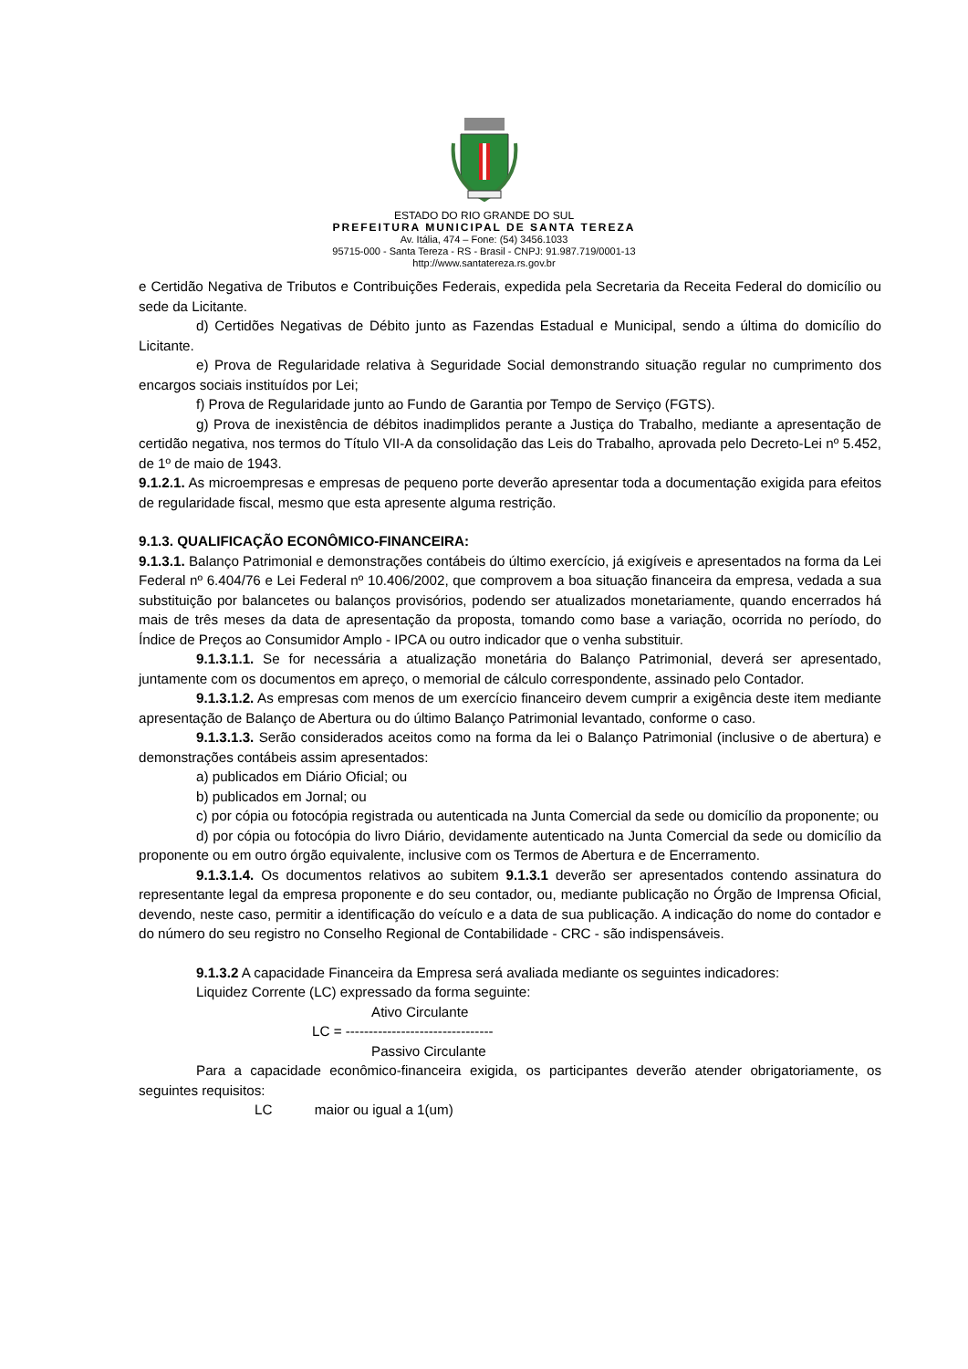ESTADO DO RIO GRANDE DO SUL
PREFEITURA MUNICIPAL DE SANTA TEREZA
Av. Itália, 474 – Fone: (54) 3456.1033
95715-000 - Santa Tereza - RS - Brasil - CNPJ: 91.987.719/0001-13
http://www.santatereza.rs.gov.br
e Certidão Negativa de Tributos e Contribuições Federais, expedida pela Secretaria da Receita Federal do domicílio ou sede da Licitante.
d) Certidões Negativas de Débito junto as Fazendas Estadual e Municipal, sendo a última do domicílio do Licitante.
e) Prova de Regularidade relativa à Seguridade Social demonstrando situação regular no cumprimento dos encargos sociais instituídos por Lei;
f) Prova de Regularidade junto ao Fundo de Garantia por Tempo de Serviço (FGTS).
g) Prova de inexistência de débitos inadimplidos perante a Justiça do Trabalho, mediante a apresentação de certidão negativa, nos termos do Título VII-A da consolidação das Leis do Trabalho, aprovada pelo Decreto-Lei nº 5.452, de 1º de maio de 1943.
9.1.2.1. As microempresas e empresas de pequeno porte deverão apresentar toda a documentação exigida para efeitos de regularidade fiscal, mesmo que esta apresente alguma restrição.
9.1.3. QUALIFICAÇÃO ECONÔMICO-FINANCEIRA:
9.1.3.1. Balanço Patrimonial e demonstrações contábeis do último exercício, já exigíveis e apresentados na forma da Lei Federal nº 6.404/76 e Lei Federal nº 10.406/2002, que comprovem a boa situação financeira da empresa, vedada a sua substituição por balancetes ou balanços provisórios, podendo ser atualizados monetariamente, quando encerrados há mais de três meses da data de apresentação da proposta, tomando como base a variação, ocorrida no período, do Índice de Preços ao Consumidor Amplo - IPCA ou outro indicador que o venha substituir.
9.1.3.1.1. Se for necessária a atualização monetária do Balanço Patrimonial, deverá ser apresentado, juntamente com os documentos em apreço, o memorial de cálculo correspondente, assinado pelo Contador.
9.1.3.1.2. As empresas com menos de um exercício financeiro devem cumprir a exigência deste item mediante apresentação de Balanço de Abertura ou do último Balanço Patrimonial levantado, conforme o caso.
9.1.3.1.3. Serão considerados aceitos como na forma da lei o Balanço Patrimonial (inclusive o de abertura) e demonstrações contábeis assim apresentados:
a) publicados em Diário Oficial; ou
b) publicados em Jornal; ou
c) por cópia ou fotocópia registrada ou autenticada na Junta Comercial da sede ou domicílio da proponente; ou
d) por cópia ou fotocópia do livro Diário, devidamente autenticado na Junta Comercial da sede ou domicílio da proponente ou em outro órgão equivalente, inclusive com os Termos de Abertura e de Encerramento.
9.1.3.1.4. Os documentos relativos ao subitem 9.1.3.1 deverão ser apresentados contendo assinatura do representante legal da empresa proponente e do seu contador, ou, mediante publicação no Órgão de Imprensa Oficial, devendo, neste caso, permitir a identificação do veículo e a data de sua publicação. A indicação do nome do contador e do número do seu registro no Conselho Regional de Contabilidade - CRC - são indispensáveis.
9.1.3.2 A capacidade Financeira da Empresa será avaliada mediante os seguintes indicadores:
Liquidez Corrente (LC) expressado da forma seguinte:
Ativo Circulante
LC = --------------------------------
Passivo Circulante
Para a capacidade econômico-financeira exigida, os participantes deverão atender obrigatoriamente, os seguintes requisitos:
LC maior ou igual a 1(um)